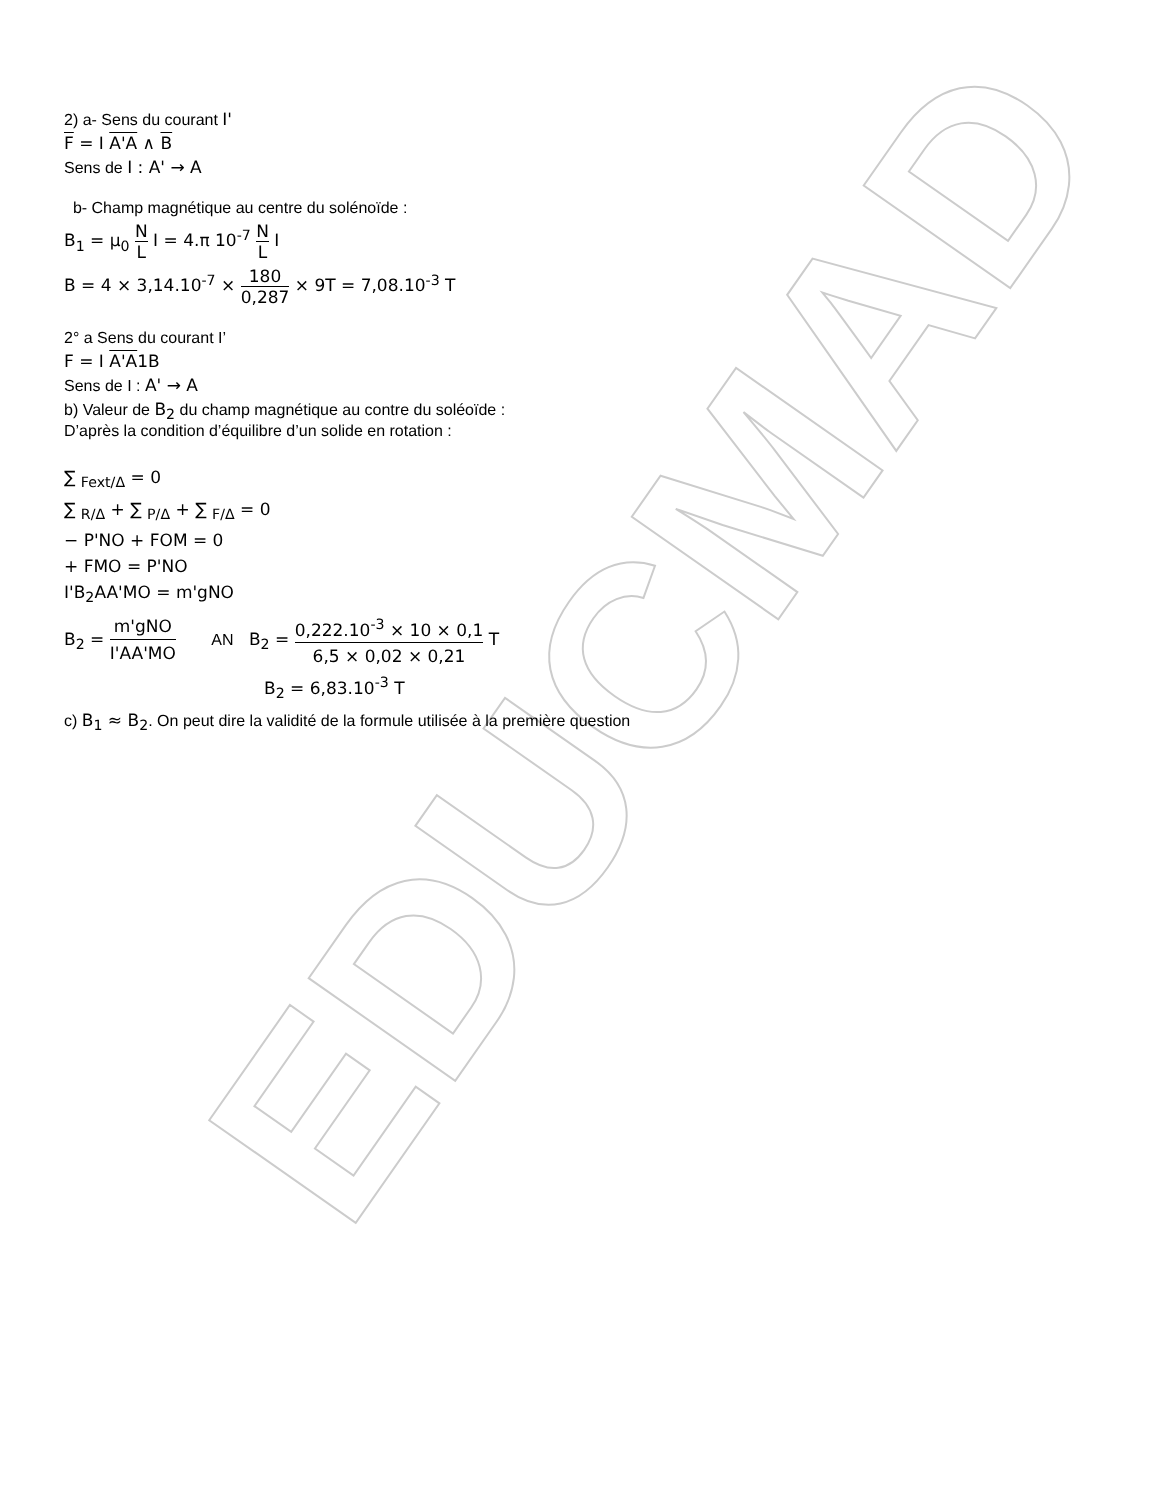EDUCMAD
2) a- Sens du courant I'
F = I A'A ∧ B
Sens de I : A' → A
b- Champ magnétique au centre du solénoïde :
B<sub>1</sub> = μ<sub>0</sub> N L I = 4.π 10<sup>-7</sup> N L I
B = 4 × 3,14.10<sup>-7</sup> × 180 0,287 × 9T = 7,08.10<sup>-3</sup> T
2° a Sens du courant I’
F = I A'A1B
Sens de I : A' → A
b) Valeur de B<sub>2</sub> du champ magnétique au contre du soléoïde :
D’après la condition d’équilibre d’un solide en rotation :
∑ <sub>Fext/Δ</sub> = 0
∑ <sub>R/Δ</sub> + ∑ <sub>P/Δ</sub> + ∑ <sub>F/Δ</sub> = 0
− P'NO + FOM = 0
+ FMO = P'NO
I'B<sub>2</sub>AA'MO = m'gNO
B<sub>2</sub> = m'gNO I'AA'MO AN B<sub>2</sub> = 0,222.10<sup>-3</sup> × 10 × 0,1 6,5 × 0,02 × 0,21 T
B<sub>2</sub> = 6,83.10<sup>-3</sup> T
c) B<sub>1</sub> ≈ B<sub>2</sub>. On peut dire la validité de la formule utilisée à la première question